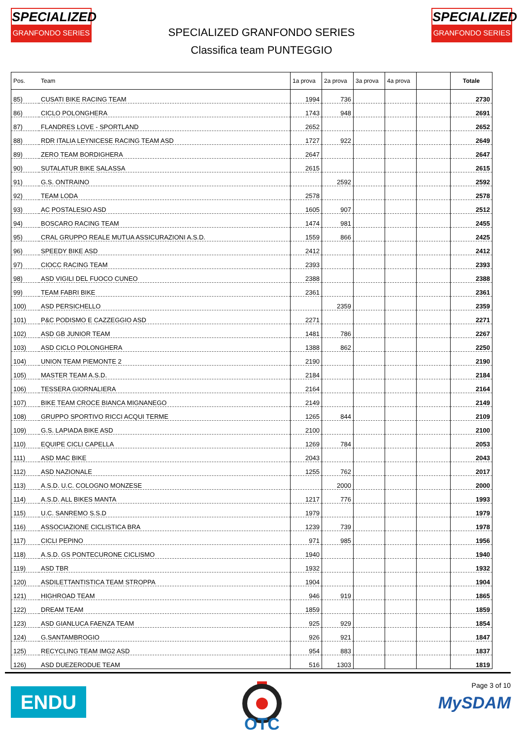SPECIALIZED
GRANFONDO SERIES
SPECIALIZED GRANFONDO SERIES
Classifica team PUNTEGGIO
SPECIALIZED
GRANFONDO SERIES
| Pos. | Team | 1a prova | 2a prova | 3a prova | 4a prova | | Totale |
| --- | --- | --- | --- | --- | --- | --- | --- |
| 85) | CUSATI BIKE RACING TEAM | 1994 | 736 | | | | 2730 |
| 86) | CICLO POLONGHERA | 1743 | 948 | | | | 2691 |
| 87) | FLANDRES LOVE - SPORTLAND | 2652 | | | | | 2652 |
| 88) | RDR ITALIA LEYNICESE RACING TEAM ASD | 1727 | 922 | | | | 2649 |
| 89) | ZERO TEAM BORDIGHERA | 2647 | | | | | 2647 |
| 90) | SUTALATUR BIKE SALASSA | 2615 | | | | | 2615 |
| 91) | G.S. ONTRAINO | | 2592 | | | | 2592 |
| 92) | TEAM LODA | 2578 | | | | | 2578 |
| 93) | AC POSTALESIO ASD | 1605 | 907 | | | | 2512 |
| 94) | BOSCARO RACING TEAM | 1474 | 981 | | | | 2455 |
| 95) | CRAL GRUPPO REALE MUTUA ASSICURAZIONI A.S.D. | 1559 | 866 | | | | 2425 |
| 96) | SPEEDY BIKE ASD | 2412 | | | | | 2412 |
| 97) | CIOCC RACING TEAM | 2393 | | | | | 2393 |
| 98) | ASD VIGILI DEL FUOCO CUNEO | 2388 | | | | | 2388 |
| 99) | TEAM FABRI BIKE | 2361 | | | | | 2361 |
| 100) | ASD PERSICHELLO | | 2359 | | | | 2359 |
| 101) | P&C PODISMO E CAZZEGGIO ASD | 2271 | | | | | 2271 |
| 102) | ASD GB JUNIOR TEAM | 1481 | 786 | | | | 2267 |
| 103) | ASD CICLO POLONGHERA | 1388 | 862 | | | | 2250 |
| 104) | UNION TEAM PIEMONTE 2 | 2190 | | | | | 2190 |
| 105) | MASTER TEAM A.S.D. | 2184 | | | | | 2184 |
| 106) | TESSERA GIORNALIERA | 2164 | | | | | 2164 |
| 107) | BIKE TEAM CROCE BIANCA MIGNANEGO | 2149 | | | | | 2149 |
| 108) | GRUPPO SPORTIVO RICCI ACQUI TERME | 1265 | 844 | | | | 2109 |
| 109) | G.S. LAPIADA BIKE ASD | 2100 | | | | | 2100 |
| 110) | EQUIPE CICLI CAPELLA | 1269 | 784 | | | | 2053 |
| 111) | ASD MAC BIKE | 2043 | | | | | 2043 |
| 112) | ASD NAZIONALE | 1255 | 762 | | | | 2017 |
| 113) | A.S.D. U.C. COLOGNO MONZESE | | 2000 | | | | 2000 |
| 114) | A.S.D. ALL BIKES MANTA | 1217 | 776 | | | | 1993 |
| 115) | U.C. SANREMO S.S.D | 1979 | | | | | 1979 |
| 116) | ASSOCIAZIONE CICLISTICA BRA | 1239 | 739 | | | | 1978 |
| 117) | CICLI PEPINO | 971 | 985 | | | | 1956 |
| 118) | A.S.D. GS PONTECURONE CICLISMO | 1940 | | | | | 1940 |
| 119) | ASD TBR | 1932 | | | | | 1932 |
| 120) | ASDILETTANTISTICA TEAM STROPPA | 1904 | | | | | 1904 |
| 121) | HIGHROAD TEAM | 946 | 919 | | | | 1865 |
| 122) | DREAM TEAM | 1859 | | | | | 1859 |
| 123) | ASD GIANLUCA FAENZA TEAM | 925 | 929 | | | | 1854 |
| 124) | G.SANTAMBROGIO | 926 | 921 | | | | 1847 |
| 125) | RECYCLING TEAM IMG2 ASD | 954 | 883 | | | | 1837 |
| 126) | ASD DUEZERODUE TEAM | 516 | 1303 | | | | 1819 |
ENDU
OTC
Page 3 of 10
MySDAM